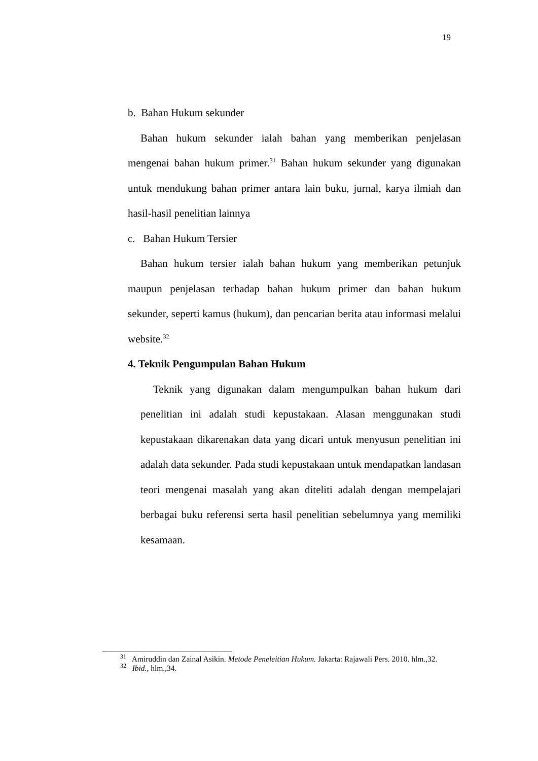19
b. Bahan Hukum sekunder
Bahan hukum sekunder ialah bahan yang memberikan penjelasan mengenai bahan hukum primer.<sup>31</sup> Bahan hukum sekunder yang digunakan untuk mendukung bahan primer antara lain buku, jurnal, karya ilmiah dan hasil-hasil penelitian lainnya
c. Bahan Hukum Tersier
Bahan hukum tersier ialah bahan hukum yang memberikan petunjuk maupun penjelasan terhadap bahan hukum primer dan bahan hukum sekunder, seperti kamus (hukum), dan pencarian berita atau informasi melalui website.<sup>32</sup>
4. Teknik Pengumpulan Bahan Hukum
Teknik yang digunakan dalam mengumpulkan bahan hukum dari penelitian ini adalah studi kepustakaan. Alasan menggunakan studi kepustakaan dikarenakan data yang dicari untuk menyusun penelitian ini adalah data sekunder. Pada studi kepustakaan untuk mendapatkan landasan teori mengenai masalah yang akan diteliti adalah dengan mempelajari berbagai buku referensi serta hasil penelitian sebelumnya yang memiliki kesamaan.
<sup>31</sup> Amiruddin dan Zainal Asikin. Metode Peneleitian Hukum. Jakarta: Rajawali Pers. 2010. hlm.,32.
<sup>32</sup> Ibid., hlm.,34.